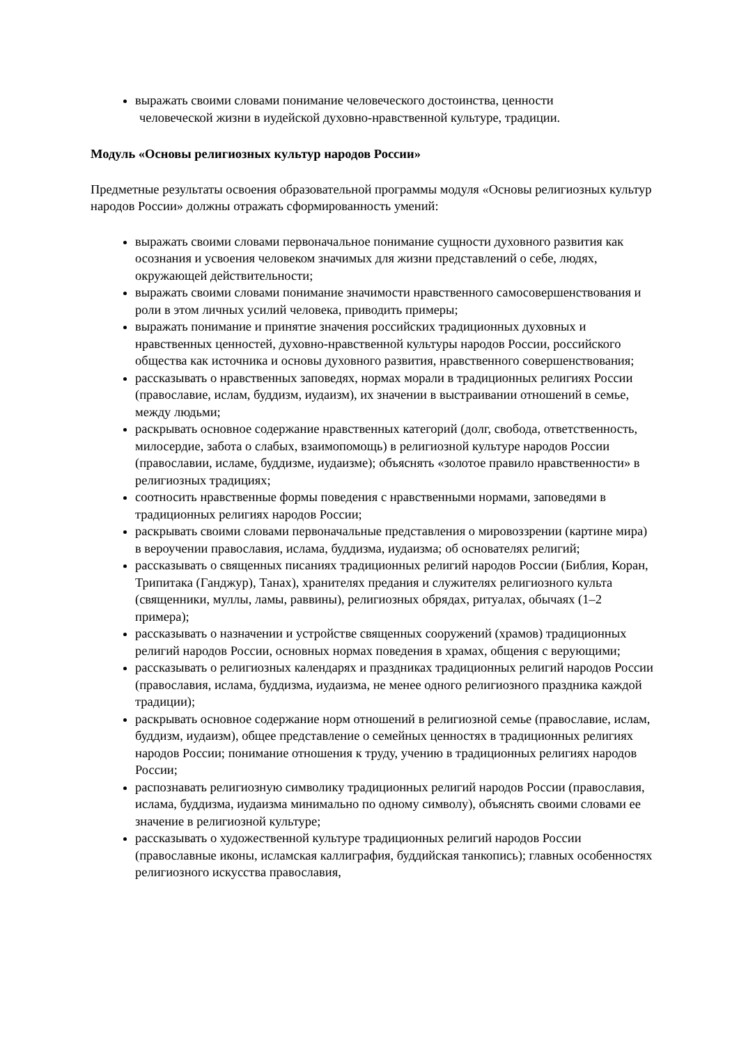выражать своими словами понимание человеческого достоинства, ценности
человеческой жизни в иудейской духовно-нравственной культуре, традиции.
Модуль «Основы религиозных культур народов России»
Предметные результаты освоения образовательной программы модуля «Основы религиозных культур народов России» должны отражать сформированность умений:
выражать своими словами первоначальное понимание сущности духовного развития как осознания и усвоения человеком значимых для жизни представлений о себе, людях, окружающей действительности;
выражать своими словами понимание значимости нравственного самосовершенствования и роли в этом личных усилий человека, приводить примеры;
выражать понимание и принятие значения российских традиционных духовных и нравственных ценностей, духовно-нравственной культуры народов России, российского общества как источника и основы духовного развития, нравственного совершенствования;
рассказывать о нравственных заповедях, нормах морали в традиционных религиях России (православие, ислам, буддизм, иудаизм), их значении в выстраивании отношений в семье, между людьми;
раскрывать основное содержание нравственных категорий (долг, свобода, ответственность, милосердие, забота о слабых, взаимопомощь) в религиозной культуре народов России (православии, исламе, буддизме, иудаизме); объяснять «золотое правило нравственности» в религиозных традициях;
соотносить нравственные формы поведения с нравственными нормами, заповедями в традиционных религиях народов России;
раскрывать своими словами первоначальные представления о мировоззрении (картине мира) в вероучении православия, ислама, буддизма, иудаизма; об основателях религий;
рассказывать о священных писаниях традиционных религий народов России (Библия, Коран, Трипитака (Ганджур), Танах), хранителях предания и служителях религиозного культа (священники, муллы, ламы, раввины), религиозных обрядах, ритуалах, обычаях (1–2 примера);
рассказывать о назначении и устройстве священных сооружений (храмов) традиционных религий народов России, основных нормах поведения в храмах, общения с верующими;
рассказывать о религиозных календарях и праздниках традиционных религий народов России (православия, ислама, буддизма, иудаизма, не менее одного религиозного праздника каждой традиции);
раскрывать основное содержание норм отношений в религиозной семье (православие, ислам, буддизм, иудаизм), общее представление о семейных ценностях в традиционных религиях народов России; понимание отношения к труду, учению в традиционных религиях народов России;
распознавать религиозную символику традиционных религий народов России (православия, ислама, буддизма, иудаизма минимально по одному символу), объяснять своими словами ее значение в религиозной культуре;
рассказывать о художественной культуре традиционных религий народов России (православные иконы, исламская каллиграфия, буддийская танкопись); главных особенностях религиозного искусства православия,